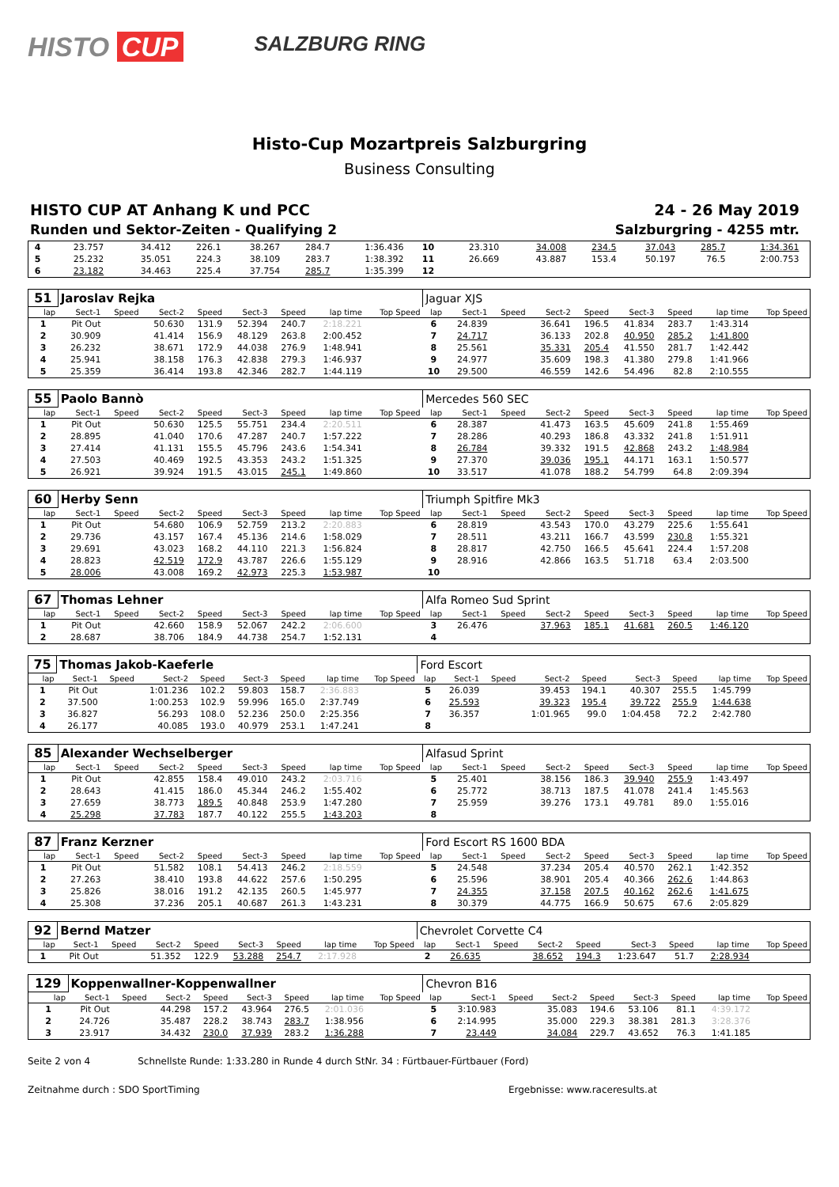HISTO CUP
SALZBURG RING
Histo-Cup Mozartpreis Salzburgring
Business Consulting
HISTO CUP AT Anhang K und PCC 24 - 26 May 2019
Runden und Sektor-Zeiten - Qualifying 2 Salzburgring - 4255 mtr.
| 4 | 23.757 | | 34.412 | 226.1 | 38.267 | 284.7 | 1:36.436 | | 10 | 23.310 | | 34.008 | 234.5 | 37.043 | 285.7 | 1:34.361 | |
| 5 | 25.232 | | 35.051 | 224.3 | 38.109 | 283.7 | 1:38.392 | | 11 | 26.669 | | 43.887 | 153.4 | 50.197 | 76.5 | 2:00.753 | |
| 6 | 23.182 | | 34.463 | 225.4 | 37.754 | 285.7 | 1:35.399 | | 12 | | | | | | | | |
| 51 | Jaroslav Rejka | | | | | | | | Jaguar XJS | | | | | | | | |
| lap | Sect-1 | Speed | Sect-2 | Speed | Sect-3 | Speed | lap time | Top Speed | lap | Sect-1 | Speed | Sect-2 | Speed | Sect-3 | Speed | lap time | Top Speed |
| 1 | Pit Out | | 50.630 | 131.9 | 52.394 | 240.7 | 2:18.221 | | 6 | 24.839 | | 36.641 | 196.5 | 41.834 | 283.7 | 1:43.314 | |
| 2 | 30.909 | | 41.414 | 156.9 | 48.129 | 263.8 | 2:00.452 | | 7 | 24.717 | | 36.133 | 202.8 | 40.950 | 285.2 | 1:41.800 | |
| 3 | 26.232 | | 38.671 | 172.9 | 44.038 | 276.9 | 1:48.941 | | 8 | 25.561 | | 35.331 | 205.4 | 41.550 | 281.7 | 1:42.442 | |
| 4 | 25.941 | | 38.158 | 176.3 | 42.838 | 279.3 | 1:46.937 | | 9 | 24.977 | | 35.609 | 198.3 | 41.380 | 279.8 | 1:41.966 | |
| 5 | 25.359 | | 36.414 | 193.8 | 42.346 | 282.7 | 1:44.119 | | 10 | 29.500 | | 46.559 | 142.6 | 54.496 | 82.8 | 2:10.555 | |
| 55 | Paolo Bannò | | | | | | | | Mercedes 560 SEC | | | | | | | | |
| lap | Sect-1 | Speed | Sect-2 | Speed | Sect-3 | Speed | lap time | Top Speed | lap | Sect-1 | Speed | Sect-2 | Speed | Sect-3 | Speed | lap time | Top Speed |
| 1 | Pit Out | | 50.630 | 125.5 | 55.751 | 234.4 | 2:20.511 | | 6 | 28.387 | | 41.473 | 163.5 | 45.609 | 241.8 | 1:55.469 | |
| 2 | 28.895 | | 41.040 | 170.6 | 47.287 | 240.7 | 1:57.222 | | 7 | 28.286 | | 40.293 | 186.8 | 43.332 | 241.8 | 1:51.911 | |
| 3 | 27.414 | | 41.131 | 155.5 | 45.796 | 243.6 | 1:54.341 | | 8 | 26.784 | | 39.332 | 191.5 | 42.868 | 243.2 | 1:48.984 | |
| 4 | 27.503 | | 40.469 | 192.5 | 43.353 | 243.2 | 1:51.325 | | 9 | 27.370 | | 39.036 | 195.1 | 44.171 | 163.1 | 1:50.577 | |
| 5 | 26.921 | | 39.924 | 191.5 | 43.015 | 245.1 | 1:49.860 | | 10 | 33.517 | | 41.078 | 188.2 | 54.799 | 64.8 | 2:09.394 | |
| 60 | Herby Senn | | | | | | | | Triumph Spitfire Mk3 | | | | | | | | |
| lap | Sect-1 | Speed | Sect-2 | Speed | Sect-3 | Speed | lap time | Top Speed | lap | Sect-1 | Speed | Sect-2 | Speed | Sect-3 | Speed | lap time | Top Speed |
| 1 | Pit Out | | 54.680 | 106.9 | 52.759 | 213.2 | 2:20.883 | | 6 | 28.819 | | 43.543 | 170.0 | 43.279 | 225.6 | 1:55.641 | |
| 2 | 29.736 | | 43.157 | 167.4 | 45.136 | 214.6 | 1:58.029 | | 7 | 28.511 | | 43.211 | 166.7 | 43.599 | 230.8 | 1:55.321 | |
| 3 | 29.691 | | 43.023 | 168.2 | 44.110 | 221.3 | 1:56.824 | | 8 | 28.817 | | 42.750 | 166.5 | 45.641 | 224.4 | 1:57.208 | |
| 4 | 28.823 | | 42.519 | 172.9 | 43.787 | 226.6 | 1:55.129 | | 9 | 28.916 | | 42.866 | 163.5 | 51.718 | 63.4 | 2:03.500 | |
| 5 | 28.006 | | 43.008 | 169.2 | 42.973 | 225.3 | 1:53.987 | | 10 | | | | | | | | |
| 67 | Thomas Lehner | | | | | | | | Alfa Romeo Sud Sprint | | | | | | | | |
| lap | Sect-1 | Speed | Sect-2 | Speed | Sect-3 | Speed | lap time | Top Speed | lap | Sect-1 | Speed | Sect-2 | Speed | Sect-3 | Speed | lap time | Top Speed |
| 1 | Pit Out | | 42.660 | 158.9 | 52.067 | 242.2 | 2:06.600 | | 3 | 26.476 | | 37.963 | 185.1 | 41.681 | 260.5 | 1:46.120 | |
| 2 | 28.687 | | 38.706 | 184.9 | 44.738 | 254.7 | 1:52.131 | | 4 | | | | | | | | |
| 75 | Thomas Jakob-Kaeferle | | | | | | | | Ford Escort | | | | | | | | |
| lap | Sect-1 | Speed | Sect-2 | Speed | Sect-3 | Speed | lap time | Top Speed | lap | Sect-1 | Speed | Sect-2 | Speed | Sect-3 | Speed | lap time | Top Speed |
| 1 | Pit Out | | 1:01.236 | 102.2 | 59.803 | 158.7 | 2:36.883 | | 5 | 26.039 | | 39.453 | 194.1 | 40.307 | 255.5 | 1:45.799 | |
| 2 | 37.500 | | 1:00.253 | 102.9 | 59.996 | 165.0 | 2:37.749 | | 6 | 25.593 | | 39.323 | 195.4 | 39.722 | 255.9 | 1:44.638 | |
| 3 | 36.827 | | 56.293 | 108.0 | 52.236 | 250.0 | 2:25.356 | | 7 | 36.357 | | 1:01.965 | 99.0 | 1:04.458 | 72.2 | 2:42.780 | |
| 4 | 26.177 | | 40.085 | 193.0 | 40.979 | 253.1 | 1:47.241 | | 8 | | | | | | | | |
| 85 | Alexander Wechselberger | | | | | | | | Alfasud Sprint | | | | | | | | |
| lap | Sect-1 | Speed | Sect-2 | Speed | Sect-3 | Speed | lap time | Top Speed | lap | Sect-1 | Speed | Sect-2 | Speed | Sect-3 | Speed | lap time | Top Speed |
| 1 | Pit Out | | 42.855 | 158.4 | 49.010 | 243.2 | 2:03.716 | | 5 | 25.401 | | 38.156 | 186.3 | 39.940 | 255.9 | 1:43.497 | |
| 2 | 28.643 | | 41.415 | 186.0 | 45.344 | 246.2 | 1:55.402 | | 6 | 25.772 | | 38.713 | 187.5 | 41.078 | 241.4 | 1:45.563 | |
| 3 | 27.659 | | 38.773 | 189.5 | 40.848 | 253.9 | 1:47.280 | | 7 | 25.959 | | 39.276 | 173.1 | 49.781 | 89.0 | 1:55.016 | |
| 4 | 25.298 | | 37.783 | 187.7 | 40.122 | 255.5 | 1:43.203 | | 8 | | | | | | | | |
| 87 | Franz Kerzner | | | | | | | | Ford Escort RS 1600 BDA | | | | | | | | |
| lap | Sect-1 | Speed | Sect-2 | Speed | Sect-3 | Speed | lap time | Top Speed | lap | Sect-1 | Speed | Sect-2 | Speed | Sect-3 | Speed | lap time | Top Speed |
| 1 | Pit Out | | 51.582 | 108.1 | 54.413 | 246.2 | 2:18.559 | | 5 | 24.548 | | 37.234 | 205.4 | 40.570 | 262.1 | 1:42.352 | |
| 2 | 27.263 | | 38.410 | 193.8 | 44.622 | 257.6 | 1:50.295 | | 6 | 25.596 | | 38.901 | 205.4 | 40.366 | 262.6 | 1:44.863 | |
| 3 | 25.826 | | 38.016 | 191.2 | 42.135 | 260.5 | 1:45.977 | | 7 | 24.355 | | 37.158 | 207.5 | 40.162 | 262.6 | 1:41.675 | |
| 4 | 25.308 | | 37.236 | 205.1 | 40.687 | 261.3 | 1:43.231 | | 8 | 30.379 | | 44.775 | 166.9 | 50.675 | 67.6 | 2:05.829 | |
| 92 | Bernd Matzer | | | | | | | | Chevrolet Corvette C4 | | | | | | | | |
| lap | Sect-1 | Speed | Sect-2 | Speed | Sect-3 | Speed | lap time | Top Speed | lap | Sect-1 | Speed | Sect-2 | Speed | Sect-3 | Speed | lap time | Top Speed |
| 1 | Pit Out | | 51.352 | 122.9 | 53.288 | 254.7 | 2:17.928 | | 2 | 26.635 | | 38.652 | 194.3 | 1:23.647 | 51.7 | 2:28.934 | |
| 129 | Koppenwallner-Koppenwallner | | | | | | | | Chevron B16 | | | | | | | | |
| lap | Sect-1 | Speed | Sect-2 | Speed | Sect-3 | Speed | lap time | Top Speed | lap | Sect-1 | Speed | Sect-2 | Speed | Sect-3 | Speed | lap time | Top Speed |
| 1 | Pit Out | | 44.298 | 157.2 | 43.964 | 276.5 | 2:01.036 | | 5 | 3:10.983 | | 35.083 | 194.6 | 53.106 | 81.1 | 4:39.172 | |
| 2 | 24.726 | | 35.487 | 228.2 | 38.743 | 283.7 | 1:38.956 | | 6 | 2:14.995 | | 35.000 | 229.3 | 38.381 | 281.3 | 3:28.376 | |
| 3 | 23.917 | | 34.432 | 230.0 | 37.939 | 283.2 | 1:36.288 | | 7 | 23.449 | | 34.084 | 229.7 | 43.652 | 76.3 | 1:41.185 | |
Seite 2 von 4 Schnellste Runde: 1:33.280 in Runde 4 durch StNr. 34 : Fürtbauer-Fürtbauer (Ford)
Zeitnahme durch : SDO SportTiming Ergebnisse: www.raceresults.at